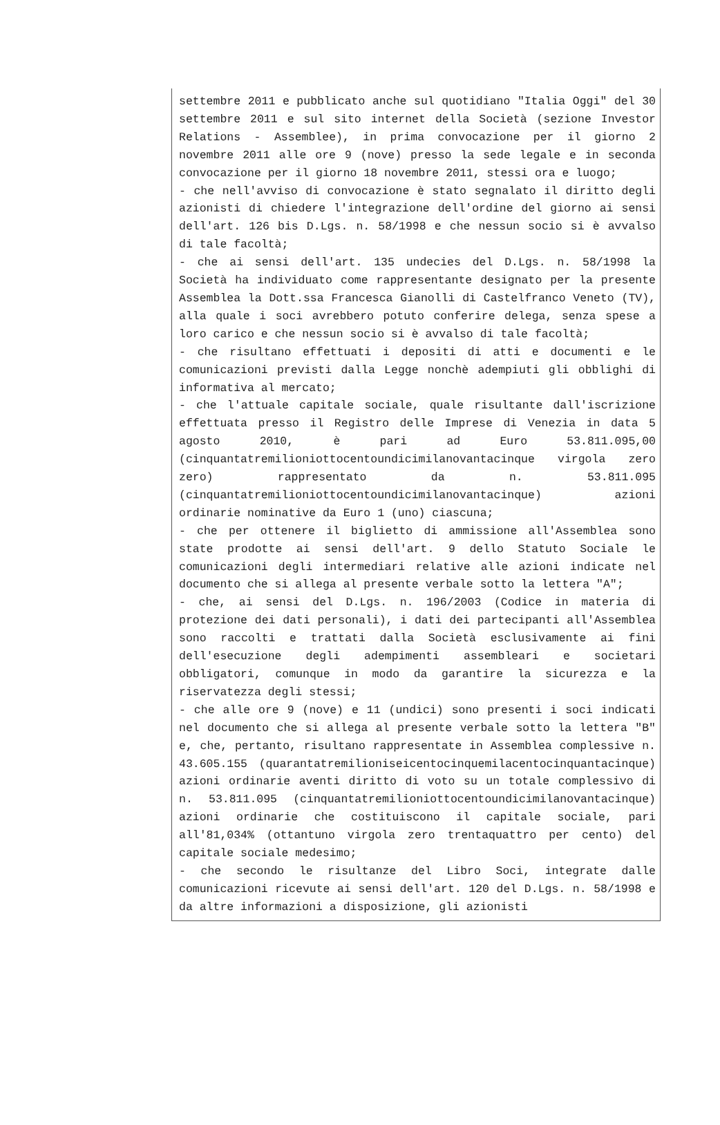settembre 2011 e pubblicato anche sul quotidiano "Italia Oggi" del 30 settembre 2011 e sul sito internet della Società (sezione Investor Relations - Assemblee), in prima convocazione per il giorno 2 novembre 2011 alle ore 9 (nove) presso la sede legale e in seconda convocazione per il giorno 18 novembre 2011, stessi ora e luogo;
- che nell'avviso di convocazione è stato segnalato il diritto degli azionisti di chiedere l'integrazione dell'ordine del giorno ai sensi dell'art. 126 bis D.Lgs. n. 58/1998 e che nessun socio si è avvalso di tale facoltà;
- che ai sensi dell'art. 135 undecies del D.Lgs. n. 58/1998 la Società ha individuato come rappresentante designato per la presente Assemblea la Dott.ssa Francesca Gianolli di Castelfranco Veneto (TV), alla quale i soci avrebbero potuto conferire delega, senza spese a loro carico e che nessun socio si è avvalso di tale facoltà;
- che risultano effettuati i depositi di atti e documenti e le comunicazioni previsti dalla Legge nonchè adempiuti gli obblighi di informativa al mercato;
- che l'attuale capitale sociale, quale risultante dall'iscrizione effettuata presso il Registro delle Imprese di Venezia in data 5 agosto 2010, è pari ad Euro 53.811.095,00 (cinquantatremilioniottocentoundicimilanovantacinque virgola zero zero) rappresentato da n. 53.811.095 (cinquantatremilioniottocentoundicimilanovantacinque) azioni ordinarie nominative da Euro 1 (uno) ciascuna;
- che per ottenere il biglietto di ammissione all'Assemblea sono state prodotte ai sensi dell'art. 9 dello Statuto Sociale le comunicazioni degli intermediari relative alle azioni indicate nel documento che si allega al presente verbale sotto la lettera "A";
- che, ai sensi del D.Lgs. n. 196/2003 (Codice in materia di protezione dei dati personali), i dati dei partecipanti all'Assemblea sono raccolti e trattati dalla Società esclusivamente ai fini dell'esecuzione degli adempimenti assembleari e societari obbligatori, comunque in modo da garantire la sicurezza e la riservatezza degli stessi;
- che alle ore 9 (nove) e 11 (undici) sono presenti i soci indicati nel documento che si allega al presente verbale sotto la lettera "B" e, che, pertanto, risultano rappresentate in Assemblea complessive n. 43.605.155 (quarantatremilioniseicentocinquemilacentocinquantacinque) azioni ordinarie aventi diritto di voto su un totale complessivo di n. 53.811.095 (cinquantatremilioniottocentoundicimilanovantacinque) azioni ordinarie che costituiscono il capitale sociale, pari all'81,034% (ottantuno virgola zero trentaquattro per cento) del capitale sociale medesimo;
- che secondo le risultanze del Libro Soci, integrate dalle comunicazioni ricevute ai sensi dell'art. 120 del D.Lgs. n. 58/1998 e da altre informazioni a disposizione, gli azionisti